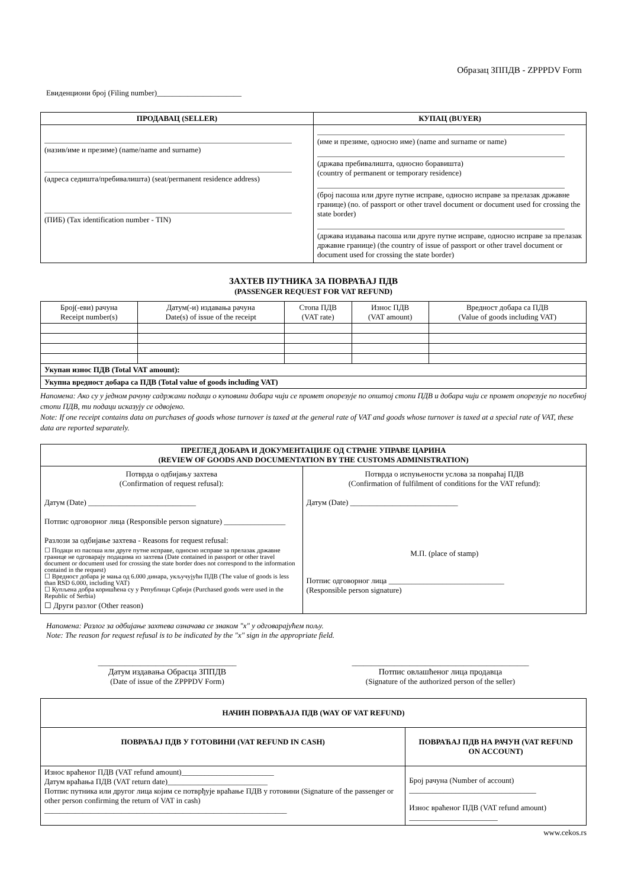Образац ЗППДВ - ZPPPDV Form
Евиденциони број (Filing number)______________________
| ПРОДАВАЦ (SELLER) | КУПАЦ (BUYER) |
| --- | --- |
| (назив/име и презиме) (name/name and surname) (адреса седишта/пребивалишта) (seat/permanent residence address) (ПИБ) (Tax identification number - TIN) | (име и презиме, односно име) (name and surname or name) (држава пребивалишта, односно боравишта) (country of permanent or temporary residence) (број пасоша или друге путне исправе, односно исправе за прелазак државне границе) (no. of passport or other travel document or document used for crossing the state border) (држава издавања пасоша или друге путне исправе, односно исправе за прелазак државне границе) (the country of issue of passport or other travel document or document used for crossing the state border) |
ЗАХТЕВ ПУТНИКА ЗА ПОВРАЋАЈ ПДВ
(PASSENGER REQUEST FOR VAT REFUND)
| Број(-еви) рачуна Receipt number(s) | Датум(-и) издавања рачуна Date(s) of issue of the receipt | Стопа ПДВ (VAT rate) | Износ ПДВ (VAT amount) | Вредност добара са ПДВ (Value of goods including VAT) |
| Укупан износ ПДВ (Total VAT amount): | | | | |
| Укупна вредност добара са ПДВ (Total value of goods including VAT) | | | | |
Напомена: Ако су у једном рачуну садржани подаци о куповини добара чији се промет опорезује по општој стопи ПДВ и добара чији се промет опорезује по посебној стопи ПДВ, ти подаци исказују се одвојено.
Note: If one receipt contains data on purchases of goods whose turnover is taxed at the general rate of VAT and goods whose turnover is taxed at a special rate of VAT, these data are reported separately.
| ПРЕГЛЕД ДОБАРА И ДОКУМЕНТАЦИЈЕ ОД СТРАНЕ УПРАВЕ ЦАРИНА (REVIEW OF GOODS AND DOCUMENTATION BY THE CUSTOMS ADMINISTRATION) | |
| --- | --- |
| Потврда о одбијању захтева (Confirmation of request refusal): Датум (Date) ____________________________ Потпис одговорног лица (Responsible person signature) ________________ Разлози за одбијање захтева - Reasons for request refusal: ☐ Подаци из пасоша или друге путне исправе, односно исправе за прелазак државне границе не одговарају подацима из захтева (Date contained in passport or other travel document or document used for crossing the state border does not correspond to the information containd in the request) ☐ Вредност добара је мања од 6.000 динара, укључујући ПДВ (The value of goods is less than RSD 6.000, including VAT) ☐ Купљена добра коришћена су у Републици Србији (Purchased goods were used in the Republic of Serbia) ☐ Други разлог (Other reason) | Потврда о испуњености услова за повраћај ПДВ (Confirmation of fulfilment of conditions for the VAT refund): Датум (Date) ____________________________ М.П. (place of stamp) Потпис одговорног лица ______________________________ (Responsible person signature) |
Напомена: Разлог за одбијање захтева означава се знаком "x" у одговарајућем пољу.
Note: The reason for request refusal is to be indicated by the "x" sign in the appropriate field.
____________________________________
Датум издавања Обрасца ЗППДВ
(Date of issue of the ZPPPDV Form)
______________________________________________
Потпис овлашћеног лица продавца
(Signature of the authorized person of the seller)
| НАЧИН ПОВРАЋАЈА ПДВ (WAY OF VAT REFUND) | |
| --- | --- |
| ПОВРАЋАЈ ПДВ У ГОТОВИНИ (VAT REFUND IN CASH) | ПОВРАЋАЈ ПДВ НА РАЧУН (VAT REFUND ON ACCOUNT) |
| Износ враћеног ПДВ (VAT refund amount)________________________ Датум враћања ПДВ (VAT return date)__________________________ Потпис путника или другог лица којим се потврђује враћање ПДВ у готовини (Signature of the passenger or other person confirming the return of VAT in cash) _______________________________________________________________ | Број рачуна (Number of account) _________________________________ Износ враћеног ПДВ (VAT refund amount) _______________________ |
www.cekos.rs